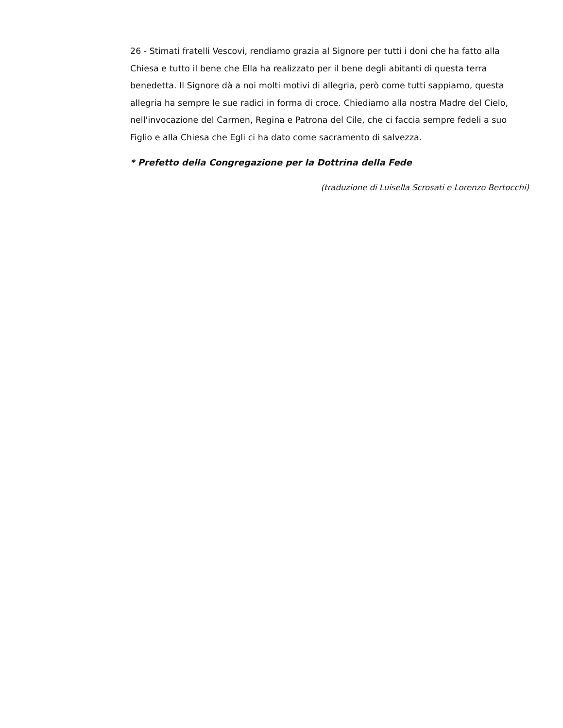26 - Stimati fratelli Vescovi, rendiamo grazia al Signore per tutti i doni che ha fatto alla Chiesa e tutto il bene che Ella ha realizzato per il bene degli abitanti di questa terra benedetta. Il Signore dà a noi molti motivi di allegria, però come tutti sappiamo, questa allegria ha sempre le sue radici in forma di croce. Chiediamo alla nostra Madre del Cielo, nell'invocazione del Carmen, Regina e Patrona del Cile, che ci faccia sempre fedeli a suo Figlio e alla Chiesa che Egli ci ha dato come sacramento di salvezza.
* Prefetto della Congregazione per la Dottrina della Fede
(traduzione di Luisella Scrosati e Lorenzo Bertocchi)